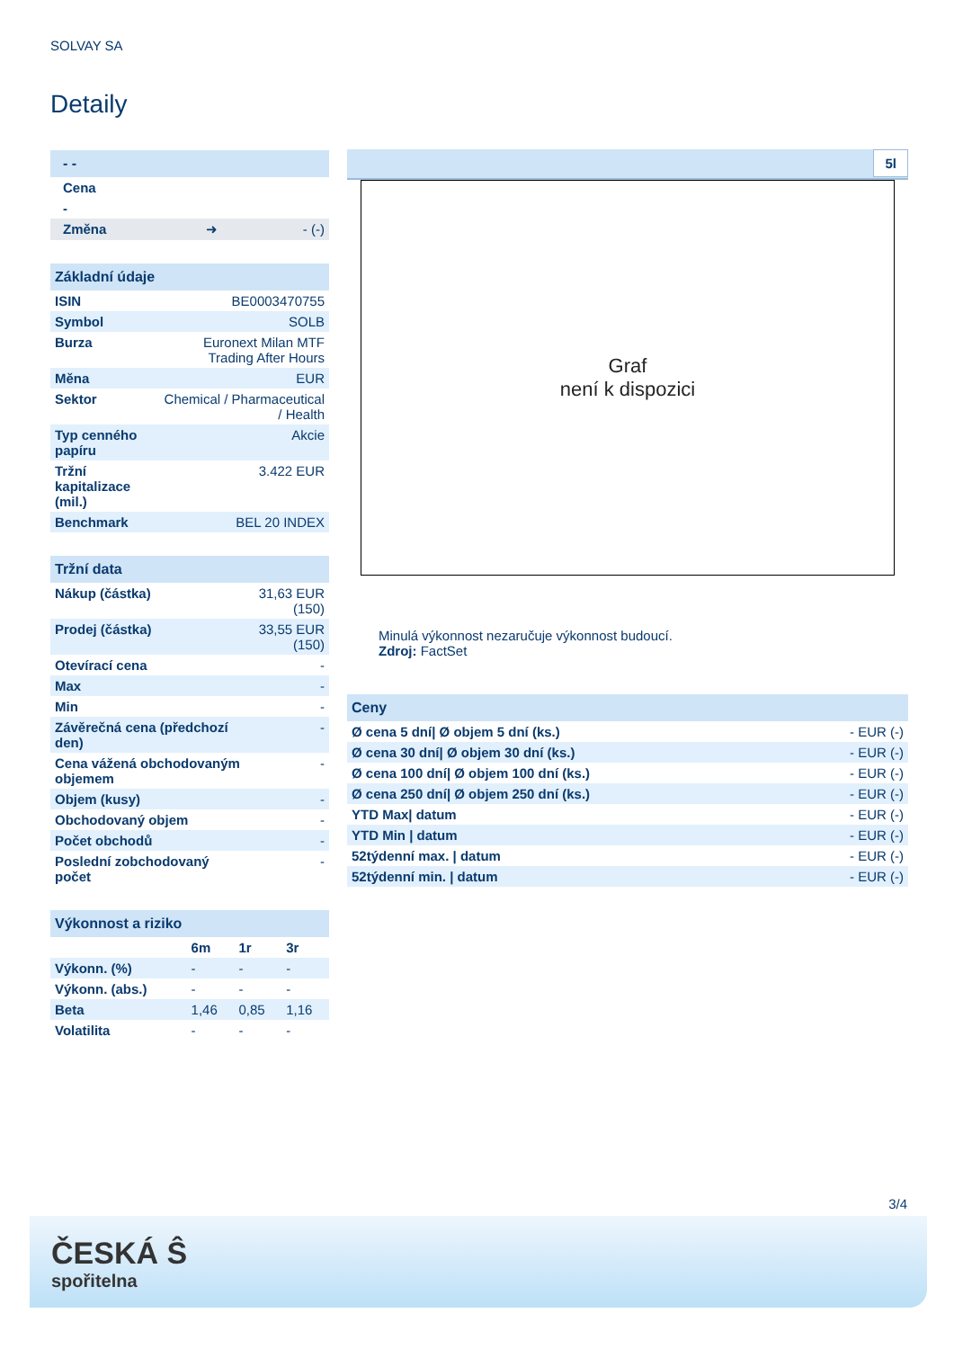SOLVAY SA
Detaily
| - - | | |
| Cena | | |
| - | | |
| Změna | ➜ | - (-) |
| Základní údaje | |
| ISIN | BE0003470755 |
| Symbol | SOLB |
| Burza | Euronext Milan MTF Trading After Hours |
| Měna | EUR |
| Sektor | Chemical / Pharmaceutical / Health |
| Typ cenného papíru | Akcie |
| Tržní kapitalizace (mil.) | 3.422 EUR |
| Benchmark | BEL 20 INDEX |
| Tržní data | |
| Nákup (částka) | 31,63 EUR (150) |
| Prodej (částka) | 33,55 EUR (150) |
| Otevírací cena | - |
| Max | - |
| Min | - |
| Závěrečná cena (předchozí den) | - |
| Cena vážená obchodovaným objemem | - |
| Objem (kusy) | - |
| Obchodovaný objem | - |
| Počet obchodů | - |
| Poslední zobchodovaný počet | - |
| Výkonnost a riziko | | | |
| | 6m | 1r | 3r |
| Výkonn. (%) | - | - | - |
| Výkonn. (abs.) | - | - | - |
| Beta | 1,46 | 0,85 | 1,16 |
| Volatilita | - | - | - |
5l
Graf
není k dispozici
Minulá výkonnost nezaručuje výkonnost budoucí.
Zdroj: FactSet
| Ceny | |
| Ø cena 5 dní/ Ø objem 5 dní (ks.) | - EUR (-) |
| Ø cena 30 dní/ Ø objem 30 dní (ks.) | - EUR (-) |
| Ø cena 100 dní/ Ø objem 100 dní (ks.) | - EUR (-) |
| Ø cena 250 dní/ Ø objem 250 dní (ks.) | - EUR (-) |
| YTD Max/ datum | - EUR (-) |
| YTD Min / datum | - EUR (-) |
| 52týdenní max. / datum | - EUR (-) |
| 52týdenní min. / datum | - EUR (-) |
3/4
ČESKÁ Ŝ
spořitelna